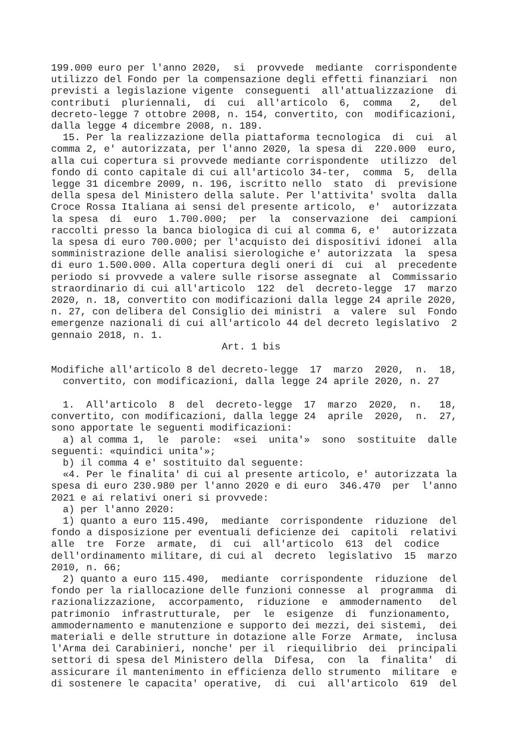199.000 euro per l'anno 2020, si provvede mediante corrispondente utilizzo del Fondo per la compensazione degli effetti finanziari non previsti a legislazione vigente conseguenti all'attualizzazione di contributi pluriennali, di cui all'articolo 6, comma 2, del decreto-legge 7 ottobre 2008, n. 154, convertito, con modificazioni, dalla legge 4 dicembre 2008, n. 189. 15. Per la realizzazione della piattaforma tecnologica di cui al comma 2, e' autorizzata, per l'anno 2020, la spesa di 220.000 euro, alla cui copertura si provvede mediante corrispondente utilizzo del fondo di conto capitale di cui all'articolo 34-ter, comma 5, della legge 31 dicembre 2009, n. 196, iscritto nello stato di previsione della spesa del Ministero della salute. Per l'attivita' svolta dalla Croce Rossa Italiana ai sensi del presente articolo, e' autorizzata la spesa di euro 1.700.000; per la conservazione dei campioni raccolti presso la banca biologica di cui al comma 6, e' autorizzata la spesa di euro 700.000; per l'acquisto dei dispositivi idonei alla somministrazione delle analisi sierologiche e' autorizzata la spesa di euro 1.500.000. Alla copertura degli oneri di cui al precedente periodo si provvede a valere sulle risorse assegnate al Commissario straordinario di cui all'articolo 122 del decreto-legge 17 marzo 2020, n. 18, convertito con modificazioni dalla legge 24 aprile 2020, n. 27, con delibera del Consiglio dei ministri a valere sul Fondo emergenze nazionali di cui all'articolo 44 del decreto legislativo 2 gennaio 2018, n. 1. Art. 1 bis Modifiche all'articolo 8 del decreto-legge 17 marzo 2020, n. 18, convertito, con modificazioni, dalla legge 24 aprile 2020, n. 27 1. All'articolo 8 del decreto-legge 17 marzo 2020, n. 18, convertito, con modificazioni, dalla legge 24 aprile 2020, n. 27, sono apportate le seguenti modificazioni: a) al comma 1, le parole: «sei unita'» sono sostituite dalle seguenti: «quindici unita'»; b) il comma 4 e' sostituito dal seguente: «4. Per le finalita' di cui al presente articolo, e' autorizzata la spesa di euro 230.980 per l'anno 2020 e di euro 346.470 per l'anno 2021 e ai relativi oneri si provvede: a) per l'anno 2020: 1) quanto a euro 115.490, mediante corrispondente riduzione del fondo a disposizione per eventuali deficienze dei capitoli relativi alle tre Forze armate, di cui all'articolo 613 del codice dell'ordinamento militare, di cui al decreto legislativo 15 marzo 2010, n. 66; 2) quanto a euro 115.490, mediante corrispondente riduzione del fondo per la riallocazione delle funzioni connesse al programma di razionalizzazione, accorpamento, riduzione e ammodernamento del patrimonio infrastrutturale, per le esigenze di funzionamento, ammodernamento e manutenzione e supporto dei mezzi, dei sistemi, dei materiali e delle strutture in dotazione alle Forze Armate, inclusa l'Arma dei Carabinieri, nonche' per il riequilibrio dei principali settori di spesa del Ministero della Difesa, con la finalita' di assicurare il mantenimento in efficienza dello strumento militare e di sostenere le capacita' operative, di cui all'articolo 619 del